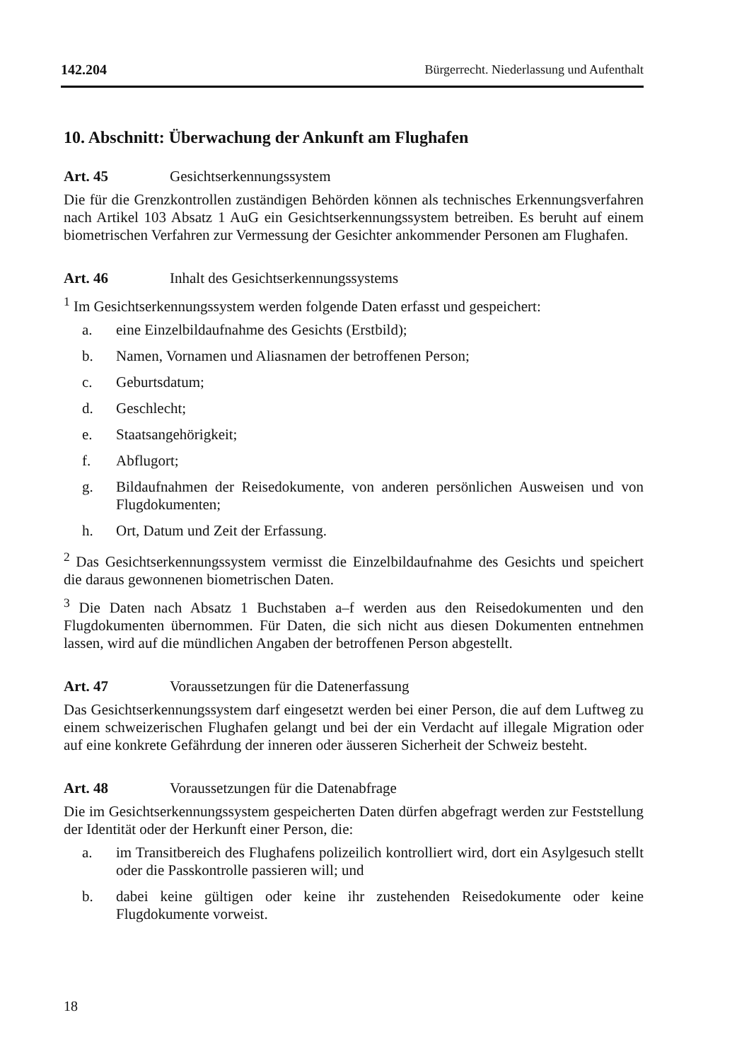142.204 Bürgerrecht. Niederlassung und Aufenthalt
10. Abschnitt: Überwachung der Ankunft am Flughafen
Art. 45 Gesichtserkennungssystem
Die für die Grenzkontrollen zuständigen Behörden können als technisches Erkennungsverfahren nach Artikel 103 Absatz 1 AuG ein Gesichtserkennungssystem betreiben. Es beruht auf einem biometrischen Verfahren zur Vermessung der Gesichter ankommender Personen am Flughafen.
Art. 46 Inhalt des Gesichtserkennungssystems
<sup>1</sup> Im Gesichtserkennungssystem werden folgende Daten erfasst und gespeichert:
a. eine Einzelbildaufnahme des Gesichts (Erstbild);
b. Namen, Vornamen und Aliasnamen der betroffenen Person;
c. Geburtsdatum;
d. Geschlecht;
e. Staatsangehörigkeit;
f. Abflugort;
g. Bildaufnahmen der Reisedokumente, von anderen persönlichen Ausweisen und von Flugdokumenten;
h. Ort, Datum und Zeit der Erfassung.
<sup>2</sup> Das Gesichtserkennungssystem vermisst die Einzelbildaufnahme des Gesichts und speichert die daraus gewonnenen biometrischen Daten.
<sup>3</sup> Die Daten nach Absatz 1 Buchstaben a–f werden aus den Reisedokumenten und den Flugdokumenten übernommen. Für Daten, die sich nicht aus diesen Dokumenten entnehmen lassen, wird auf die mündlichen Angaben der betroffenen Person abgestellt.
Art. 47 Voraussetzungen für die Datenerfassung
Das Gesichtserkennungssystem darf eingesetzt werden bei einer Person, die auf dem Luftweg zu einem schweizerischen Flughafen gelangt und bei der ein Verdacht auf illegale Migration oder auf eine konkrete Gefährdung der inneren oder äusseren Sicherheit der Schweiz besteht.
Art. 48 Voraussetzungen für die Datenabfrage
Die im Gesichtserkennungssystem gespeicherten Daten dürfen abgefragt werden zur Feststellung der Identität oder der Herkunft einer Person, die:
a. im Transitbereich des Flughafens polizeilich kontrolliert wird, dort ein Asylgesuch stellt oder die Passkontrolle passieren will; und
b. dabei keine gültigen oder keine ihr zustehenden Reisedokumente oder keine Flugdokumente vorweist.
18